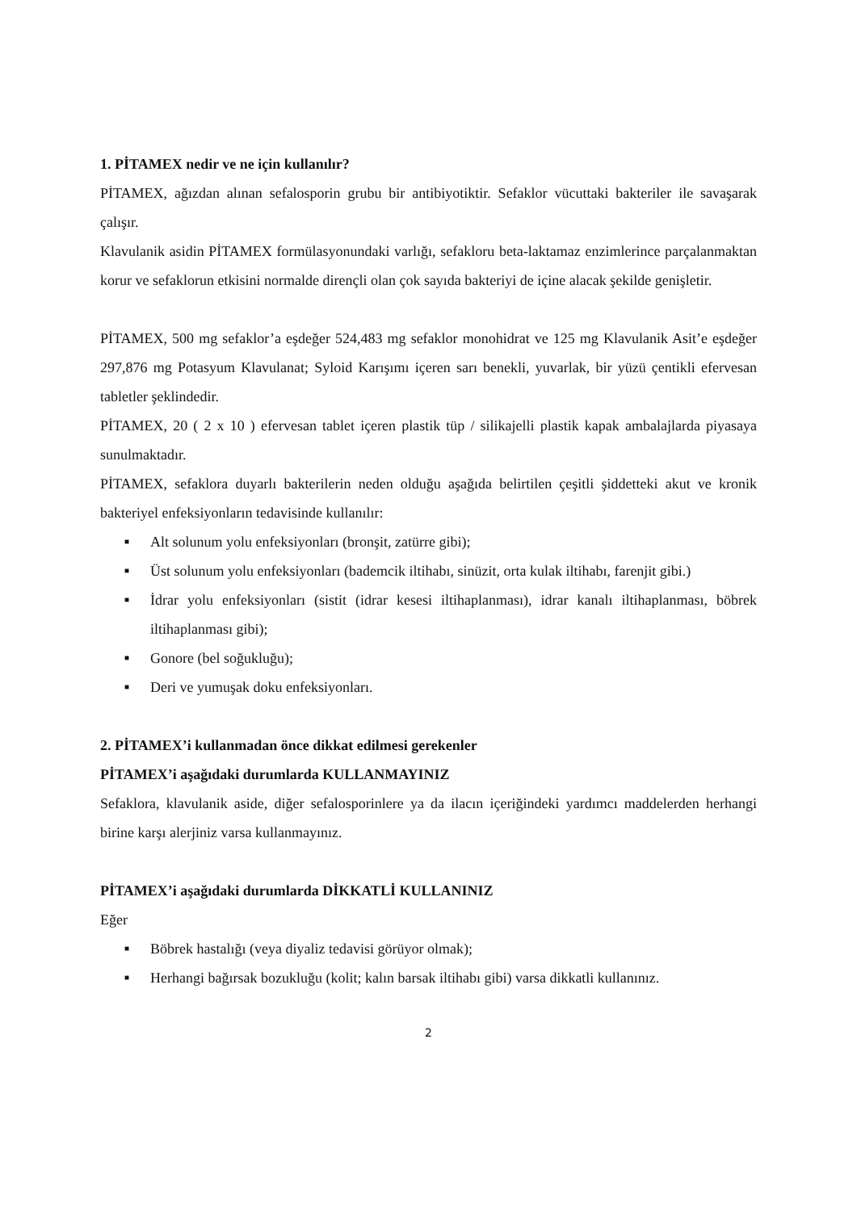1. PİTAMEX nedir ve ne için kullanılır?
PİTAMEX, ağızdan alınan sefalosporin grubu bir antibiyotiktir. Sefaklor vücuttaki bakteriler ile savaşarak çalışır.
Klavulanik asidin PİTAMEX formülasyonundaki varlığı, sefakloru beta-laktamaz enzimlerince parçalanmaktan korur ve sefaklorun etkisini normalde dirençli olan çok sayıda bakteriyi de içine alacak şekilde genişletir.
PİTAMEX, 500 mg sefaklor’a eşdeğer 524,483 mg sefaklor monohidrat ve 125 mg Klavulanik Asit’e eşdeğer 297,876 mg Potasyum Klavulanat; Syloid Karışımı içeren sarı benekli, yuvarlak, bir yüzü çentikli efervesan tabletler şeklindedir.
PİTAMEX, 20 ( 2 x 10 ) efervesan tablet içeren plastik tüp / silikajelli plastik kapak ambalajlarda piyasaya sunulmaktadır.
PİTAMEX, sefaklora duyarlı bakterilerin neden olduğu aşağıda belirtilen çeşitli şiddetteki akut ve kronik bakteriyel enfeksiyonların tedavisinde kullanılır:
■ Alt solunum yolu enfeksiyonları (bronşit, zatürre gibi);
■ Üst solunum yolu enfeksiyonları (bademcik iltihabı, sinüzit, orta kulak iltihabı, farenjit gibi.)
■ İdrar yolu enfeksiyonları (sistit (idrar kesesi iltihaplanması), idrar kanalı iltihaplanması, böbrek iltihaplanması gibi);
■ Gonore (bel soğukluğu);
■ Deri ve yumuşak doku enfeksiyonları.
2. PİTAMEX’i kullanmadan önce dikkat edilmesi gerekenler
PİTAMEX’i aşağıdaki durumlarda KULLANMAYINIZ
Sefaklora, klavulanik aside, diğer sefalosporinlere ya da ilacın içeriğindeki yardımcı maddelerden herhangi birine karşı alerjiniz varsa kullanmayınız.
PİTAMEX’i aşağıdaki durumlarda DİKKATLİ KULLANINIZ
Eğer
■ Böbrek hastalığı (veya diyaliz tedavisi görüyor olmak);
■ Herhangi bağırsak bozukluğu (kolit; kalın barsak iltihabı gibi) varsa dikkatli kullanınız.
2